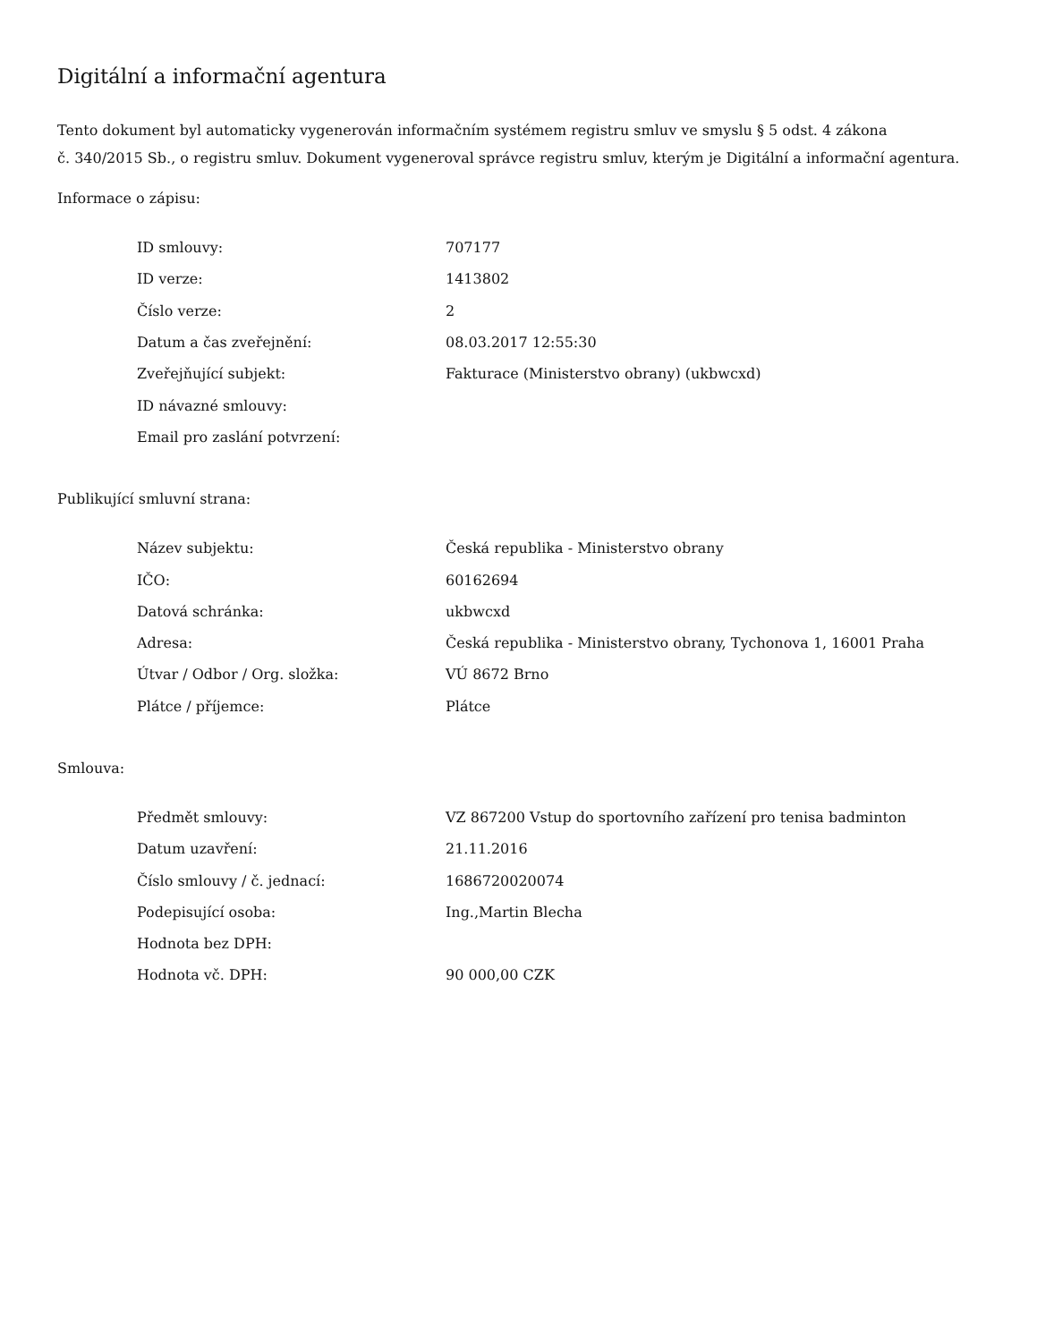Digitální a informační agentura
Tento dokument byl automaticky vygenerován informačním systémem registru smluv ve smyslu § 5 odst. 4 zákona
č. 340/2015 Sb., o registru smluv. Dokument vygeneroval správce registru smluv, kterým je Digitální a informační agentura.
Informace o zápisu:
| ID smlouvy: | 707177 |
| ID verze: | 1413802 |
| Číslo verze: | 2 |
| Datum a čas zveřejnění: | 08.03.2017 12:55:30 |
| Zveřejňující subjekt: | Fakturace (Ministerstvo obrany) (ukbwcxd) |
| ID návazné smlouvy: | |
| Email pro zaslání potvrzení: | |
Publikující smluvní strana:
| Název subjektu: | Česká republika - Ministerstvo obrany |
| IČO: | 60162694 |
| Datová schránka: | ukbwcxd |
| Adresa: | Česká republika - Ministerstvo obrany, Tychonova 1, 16001 Praha |
| Útvar / Odbor / Org. složka: | VÚ 8672 Brno |
| Plátce / příjemce: | Plátce |
Smlouva:
| Předmět smlouvy: | VZ 867200 Vstup do sportovního zařízení pro tenisa badminton |
| Datum uzavření: | 21.11.2016 |
| Číslo smlouvy / č. jednací: | 1686720020074 |
| Podepisující osoba: | Ing.,Martin Blecha |
| Hodnota bez DPH: | |
| Hodnota vč. DPH: | 90 000,00 CZK |